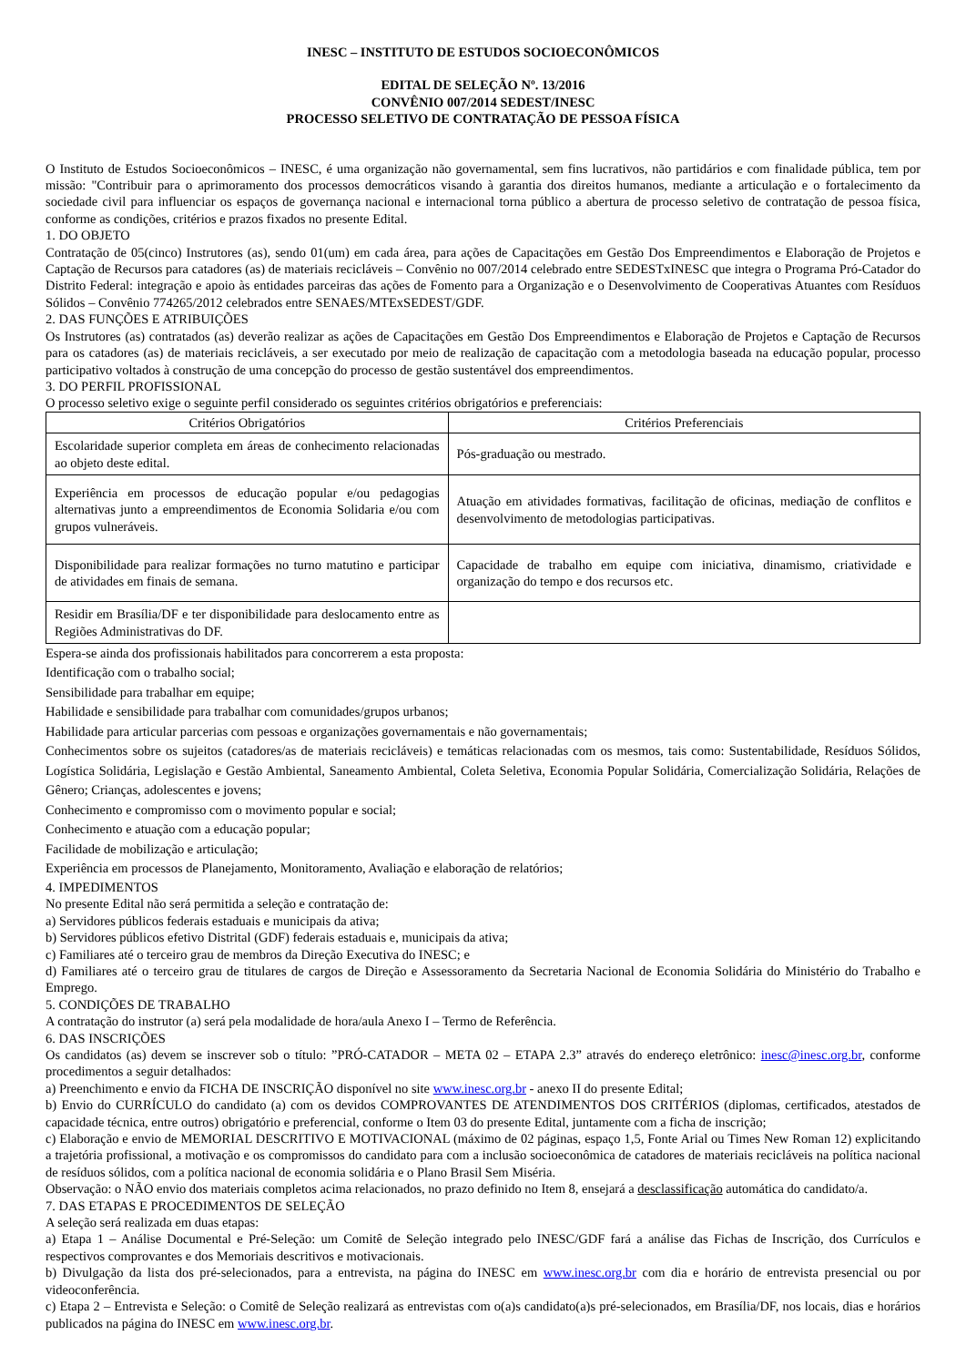INESC – INSTITUTO DE ESTUDOS SOCIOECONÔMICOS
EDITAL DE SELEÇÃO Nº. 13/2016
CONVÊNIO 007/2014 SEDEST/INESC
PROCESSO SELETIVO DE CONTRATAÇÃO DE PESSOA FÍSICA
O Instituto de Estudos Socioeconômicos – INESC, é uma organização não governamental, sem fins lucrativos, não partidários e com finalidade pública, tem por missão: "Contribuir para o aprimoramento dos processos democráticos visando à garantia dos direitos humanos, mediante a articulação e o fortalecimento da sociedade civil para influenciar os espaços de governança nacional e internacional torna público a abertura de processo seletivo de contratação de pessoa física, conforme as condições, critérios e prazos fixados no presente Edital.
1. DO OBJETO
Contratação de 05(cinco) Instrutores (as), sendo 01(um) em cada área, para ações de Capacitações em Gestão Dos Empreendimentos e Elaboração de Projetos e Captação de Recursos para catadores (as) de materiais recicláveis – Convênio no 007/2014 celebrado entre SEDESTxINESC que integra o Programa Pró-Catador do Distrito Federal: integração e apoio às entidades parceiras das ações de Fomento para a Organização e o Desenvolvimento de Cooperativas Atuantes com Resíduos Sólidos – Convênio 774265/2012 celebrados entre SENAES/MTExSEDEST/GDF.
2. DAS FUNÇÕES E ATRIBUIÇÕES
Os Instrutores (as) contratados (as) deverão realizar as ações de Capacitações em Gestão Dos Empreendimentos e Elaboração de Projetos e Captação de Recursos para os catadores (as) de materiais recicláveis, a ser executado por meio de realização de capacitação com a metodologia baseada na educação popular, processo participativo voltados à construção de uma concepção do processo de gestão sustentável dos empreendimentos.
3. DO PERFIL PROFISSIONAL
O processo seletivo exige o seguinte perfil considerado os seguintes critérios obrigatórios e preferenciais:
| Critérios Obrigatórios | Critérios Preferenciais |
| --- | --- |
| Escolaridade superior completa em áreas de conhecimento relacionadas ao objeto deste edital. | Pós-graduação ou mestrado. |
| Experiência em processos de educação popular e/ou pedagogias alternativas junto a empreendimentos de Economia Solidaria e/ou com grupos vulneráveis. | Atuação em atividades formativas, facilitação de oficinas, mediação de conflitos e desenvolvimento de metodologias participativas. |
| Disponibilidade para realizar formações no turno matutino e participar de atividades em finais de semana. | Capacidade de trabalho em equipe com iniciativa, dinamismo, criatividade e organização do tempo e dos recursos etc. |
| Residir em Brasília/DF e ter disponibilidade para deslocamento entre as Regiões Administrativas do DF. | |
Espera-se ainda dos profissionais habilitados para concorrerem a esta proposta:
Identificação com o trabalho social;
Sensibilidade para trabalhar em equipe;
Habilidade e sensibilidade para trabalhar com comunidades/grupos urbanos;
Habilidade para articular parcerias com pessoas e organizações governamentais e não governamentais;
Conhecimentos sobre os sujeitos (catadores/as de materiais recicláveis) e temáticas relacionadas com os mesmos, tais como: Sustentabilidade, Resíduos Sólidos, Logística Solidária, Legislação e Gestão Ambiental, Saneamento Ambiental, Coleta Seletiva, Economia Popular Solidária, Comercialização Solidária, Relações de Gênero; Crianças, adolescentes e jovens;
Conhecimento e compromisso com o movimento popular e social;
Conhecimento e atuação com a educação popular;
Facilidade de mobilização e articulação;
Experiência em processos de Planejamento, Monitoramento, Avaliação e elaboração de relatórios;
4. IMPEDIMENTOS
No presente Edital não será permitida a seleção e contratação de:
a) Servidores públicos federais estaduais e municipais da ativa;
b) Servidores públicos efetivo Distrital (GDF) federais estaduais e, municipais da ativa;
c) Familiares até o terceiro grau de membros da Direção Executiva do INESC; e
d) Familiares até o terceiro grau de titulares de cargos de Direção e Assessoramento da Secretaria Nacional de Economia Solidária do Ministério do Trabalho e Emprego.
5. CONDIÇÕES DE TRABALHO
A contratação do instrutor (a) será pela modalidade de hora/aula Anexo I – Termo de Referência.
6. DAS INSCRIÇÕES
Os candidatos (as) devem se inscrever sob o título: ”PRÓ-CATADOR – META 02 – ETAPA 2.3” através do endereço eletrônico: inesc@inesc.org.br, conforme procedimentos a seguir detalhados:
a) Preenchimento e envio da FICHA DE INSCRIÇÃO disponível no site www.inesc.org.br - anexo II do presente Edital;
b) Envio do CURRÍCULO do candidato (a) com os devidos COMPROVANTES DE ATENDIMENTOS DOS CRITÉRIOS (diplomas, certificados, atestados de capacidade técnica, entre outros) obrigatório e preferencial, conforme o Item 03 do presente Edital, juntamente com a ficha de inscrição;
c) Elaboração e envio de MEMORIAL DESCRITIVO E MOTIVACIONAL (máximo de 02 páginas, espaço 1,5, Fonte Arial ou Times New Roman 12) explicitando a trajetória profissional, a motivação e os compromissos do candidato para com a inclusão socioeconômica de catadores de materiais recicláveis na política nacional de resíduos sólidos, com a política nacional de economia solidária e o Plano Brasil Sem Miséria.
Observação: o NÃO envio dos materiais completos acima relacionados, no prazo definido no Item 8, ensejará a desclassificação automática do candidato/a.
7. DAS ETAPAS E PROCEDIMENTOS DE SELEÇÃO
A seleção será realizada em duas etapas:
a) Etapa 1 – Análise Documental e Pré-Seleção: um Comitê de Seleção integrado pelo INESC/GDF fará a análise das Fichas de Inscrição, dos Currículos e respectivos comprovantes e dos Memoriais descritivos e motivacionais.
b) Divulgação da lista dos pré-selecionados, para a entrevista, na página do INESC em www.inesc.org.br com dia e horário de entrevista presencial ou por videoconferência.
c) Etapa 2 – Entrevista e Seleção: o Comitê de Seleção realizará as entrevistas com o(a)s candidato(a)s pré-selecionados, em Brasília/DF, nos locais, dias e horários publicados na página do INESC em www.inesc.org.br.